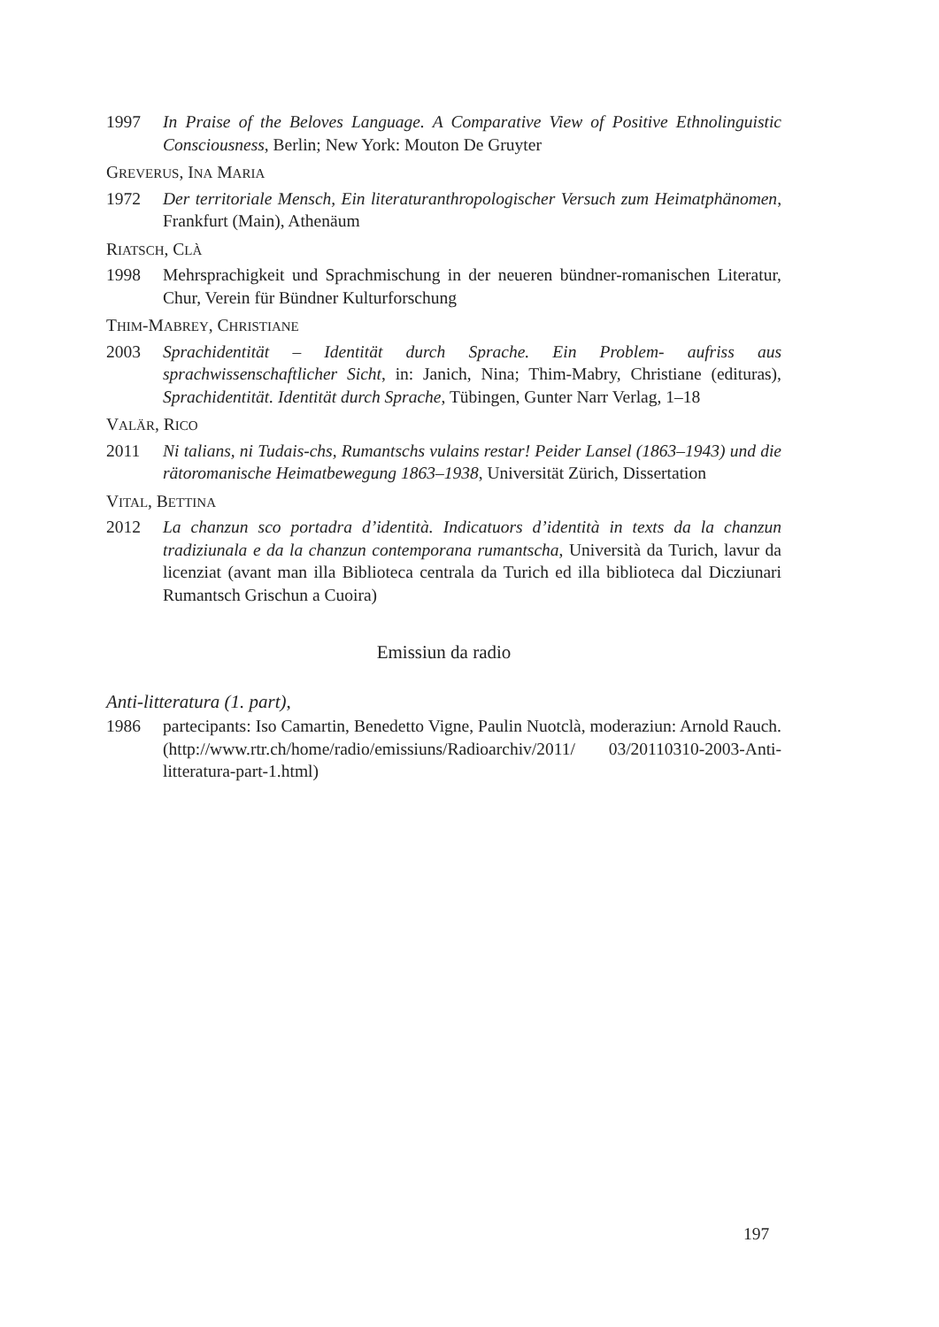1997 In Praise of the Beloves Language. A Comparative View of Positive Ethnolinguistic Consciousness, Berlin; New York: Mouton De Gruyter
GREVERUS, INA MARIA
1972 Der territoriale Mensch, Ein literaturanthropologischer Versuch zum Heimatphänomen, Frankfurt (Main), Athenäum
RIATSCH, CLÀ
1998 Mehrsprachigkeit und Sprachmischung in der neueren bündner-romanischen Literatur, Chur, Verein für Bündner Kulturforschung
THIM-MABREY, CHRISTIANE
2003 Sprachidentität – Identität durch Sprache. Ein Problem- aufriss aus sprachwissenschaftlicher Sicht, in: Janich, Nina; Thim-Mabry, Christiane (edituras), Sprachidentität. Identität durch Sprache, Tübingen, Gunter Narr Verlag, 1–18
VALÄR, RICO
2011 Ni talians, ni Tudais-chs, Rumantschs vulains restar! Peider Lansel (1863–1943) und die rätoromanische Heimatbewegung 1863–1938, Universität Zürich, Dissertation
VITAL, BETTINA
2012 La chanzun sco portadra d’identità. Indicatuors d’identità in texts da la chanzun tradiziunala e da la chanzun contemporana rumantscha, Università da Turich, lavur da licenziat (avant man illa Biblioteca centrala da Turich ed illa biblioteca dal Dicziunari Rumantsch Grischun a Cuoira)
Emissiun da radio
Anti-litteratura (1. part),
1986 partecipants: Iso Camartin, Benedetto Vigne, Paulin Nuotclà, moderaziun: Arnold Rauch. (http://www.rtr.ch/home/radio/emissiuns/Radioarchiv/2011/ 03/20110310-2003-Anti-litteratura-part-1.html)
197